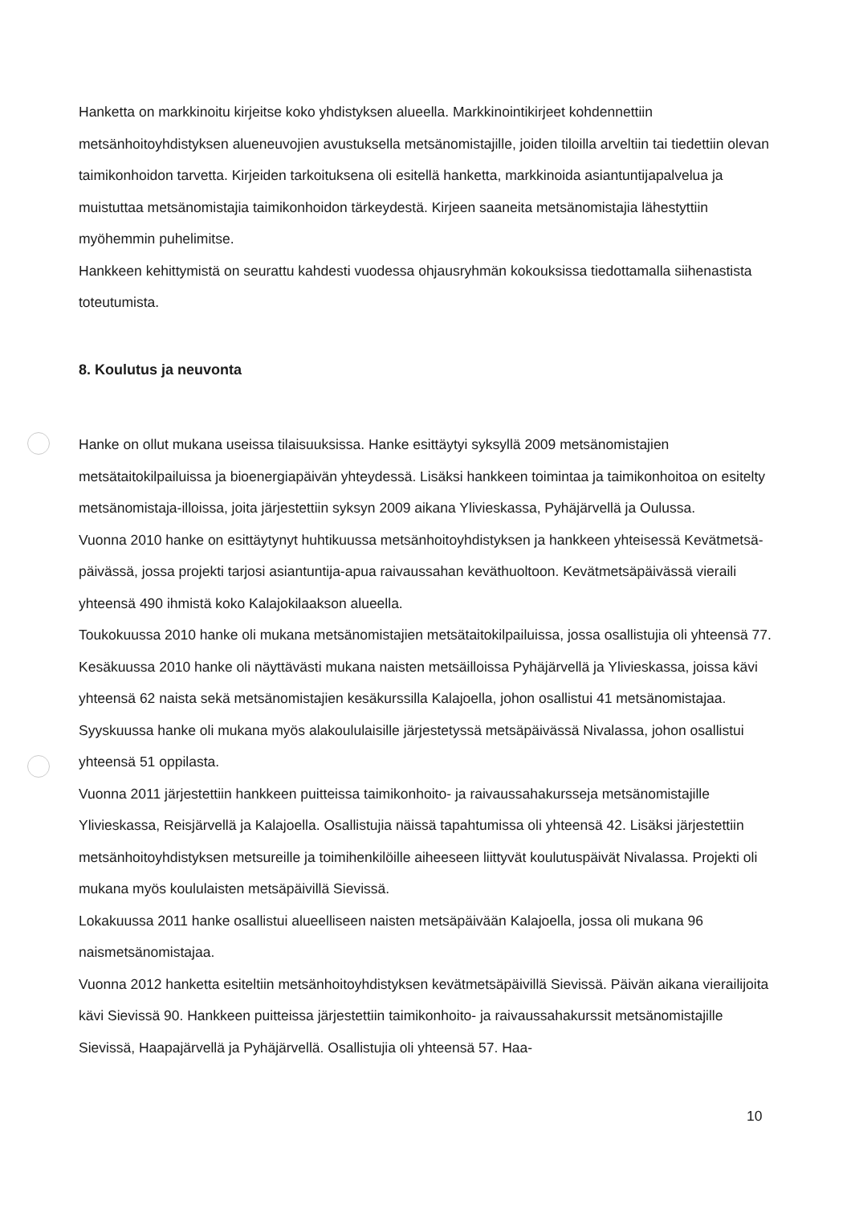Hanketta on markkinoitu kirjeitse koko yhdistyksen alueella. Markkinointikirjeet kohdennettiin metsänhoitoyhdistyksen alueneuvojien avustuksella metsänomistajille, joiden tiloilla arveltiin tai tiedettiin olevan taimikonhoidon tarvetta. Kirjeiden tarkoituksena oli esitellä hanketta, markkinoida asiantuntijapalvelua ja muistuttaa metsänomistajia taimikonhoidon tärkeydestä. Kirjeen saaneita metsänomistajia lähestyttiin myöhemmin puhelimitse.
Hankkeen kehittymistä on seurattu kahdesti vuodessa ohjausryhmän kokouksissa tiedottamalla siihenastista toteutumista.
8. Koulutus ja neuvonta
Hanke on ollut mukana useissa tilaisuuksissa. Hanke esittäytyi syksyllä 2009 metsänomistajien metsätaitokilpailuissa ja bioenergiapäivän yhteydessä. Lisäksi hankkeen toimintaa ja taimikonhoitoa on esitelty metsänomistaja-illoissa, joita järjestettiin syksyn 2009 aikana Ylivieskassa, Pyhäjärvellä ja Oulussa.
Vuonna 2010 hanke on esittäytynyt huhtikuussa metsänhoitoyhdistyksen ja hankkeen yhteisessä Kevätmetsä-päivässä, jossa projekti tarjosi asiantuntija-apua raivaussahan keväthuoltoon. Kevätmetsäpäivässä vieraili yhteensä 490 ihmistä koko Kalajokilaakson alueella.
Toukokuussa 2010 hanke oli mukana metsänomistajien metsätaitokilpailuissa, jossa osallistujia oli yhteensä 77. Kesäkuussa 2010 hanke oli näyttävästi mukana naisten metsäilloissa Pyhäjärvellä ja Ylivieskassa, joissa kävi yhteensä 62 naista sekä metsänomistajien kesäkurssilla Kalajoella, johon osallistui 41 metsänomistajaa. Syyskuussa hanke oli mukana myös alakoululaisille järjestetyssä metsäpäivässä Nivalassa, johon osallistui yhteensä 51 oppilasta.
Vuonna 2011 järjestettiin hankkeen puitteissa taimikonhoito- ja raivaussahakursseja metsänomistajille Ylivieskassa, Reisjärvellä ja Kalajoella. Osallistujia näissä tapahtumissa oli yhteensä 42. Lisäksi järjestettiin metsänhoitoyhdistyksen metsureille ja toimihenkilöille aiheeseen liittyvät koulutuspäivät Nivalassa. Projekti oli mukana myös koululaisten metsäpäivillä Sievissä.
Lokakuussa 2011 hanke osallistui alueelliseen naisten metsäpäivään Kalajoella, jossa oli mukana 96 naismetsänomistajaa.
Vuonna 2012 hanketta esiteltiin metsänhoitoyhdistyksen kevätmetsäpäivillä Sievissä. Päivän aikana vierailijoita kävi Sievissä 90. Hankkeen puitteissa järjestettiin taimikonhoito- ja raivaussahakurssit metsänomistajille Sievissä, Haapajärvellä ja Pyhäjärvellä. Osallistujia oli yhteensä 57. Haa-
10